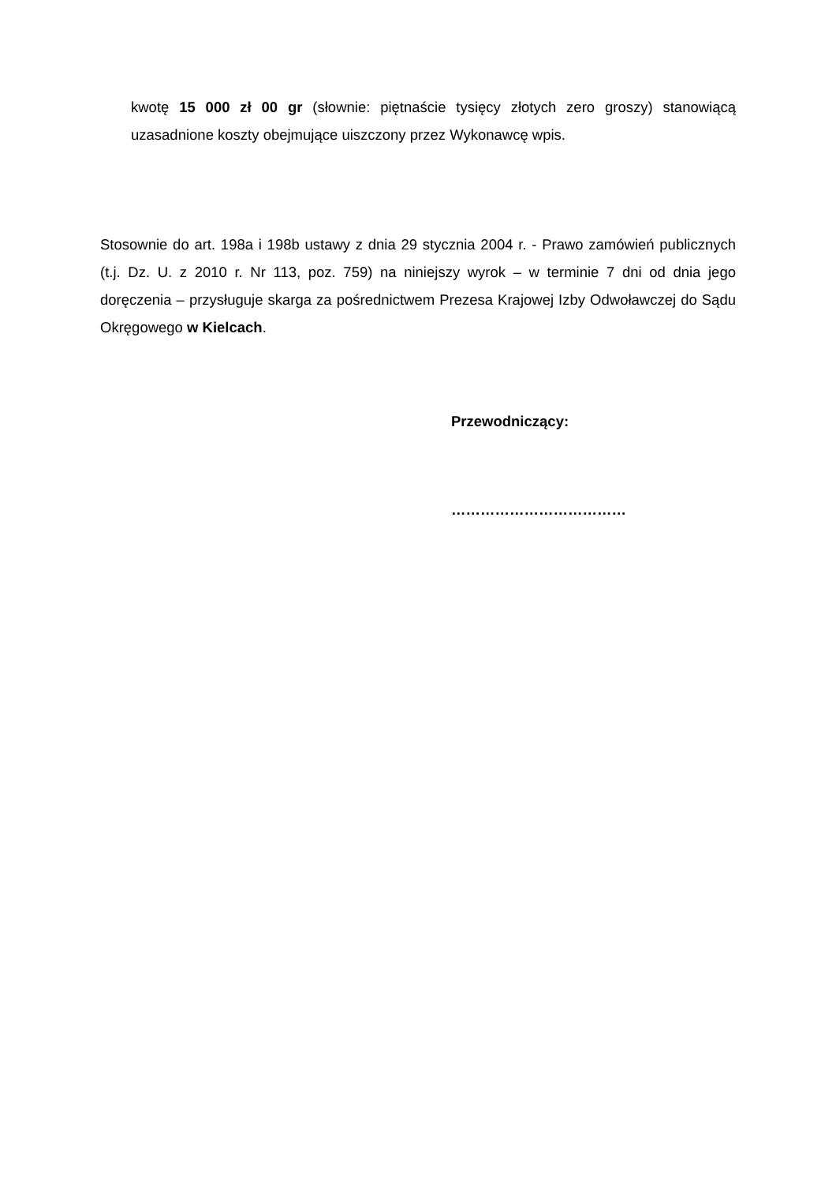kwotę 15 000 zł 00 gr (słownie: piętnaście tysięcy złotych zero groszy) stanowiącą uzasadnione koszty obejmujące uiszczony przez Wykonawcę wpis.
Stosownie do art. 198a i 198b ustawy z dnia 29 stycznia 2004 r. - Prawo zamówień publicznych (t.j. Dz. U. z 2010 r. Nr 113, poz. 759) na niniejszy wyrok – w terminie 7 dni od dnia jego doręczenia – przysługuje skarga za pośrednictwem Prezesa Krajowej Izby Odwoławczej do Sądu Okręgowego w Kielcach.
Przewodniczący:
………………………………